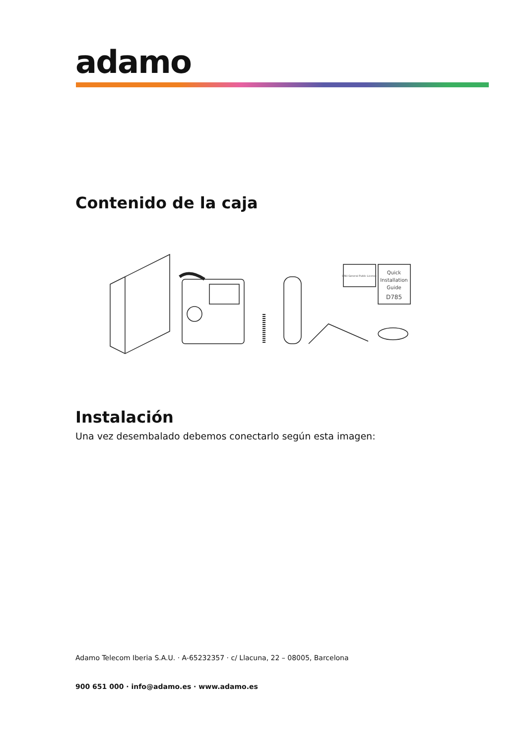adamo
Contenido de la caja
GNU General Public License
Quick
Installation
Guide
D785
Instalación
Una vez desembalado debemos conectarlo según esta imagen:
Adamo Telecom Iberia S.A.U. · A-65232357 · c/ Llacuna, 22 – 08005, Barcelona
900 651 000 · info@adamo.es · www.adamo.es